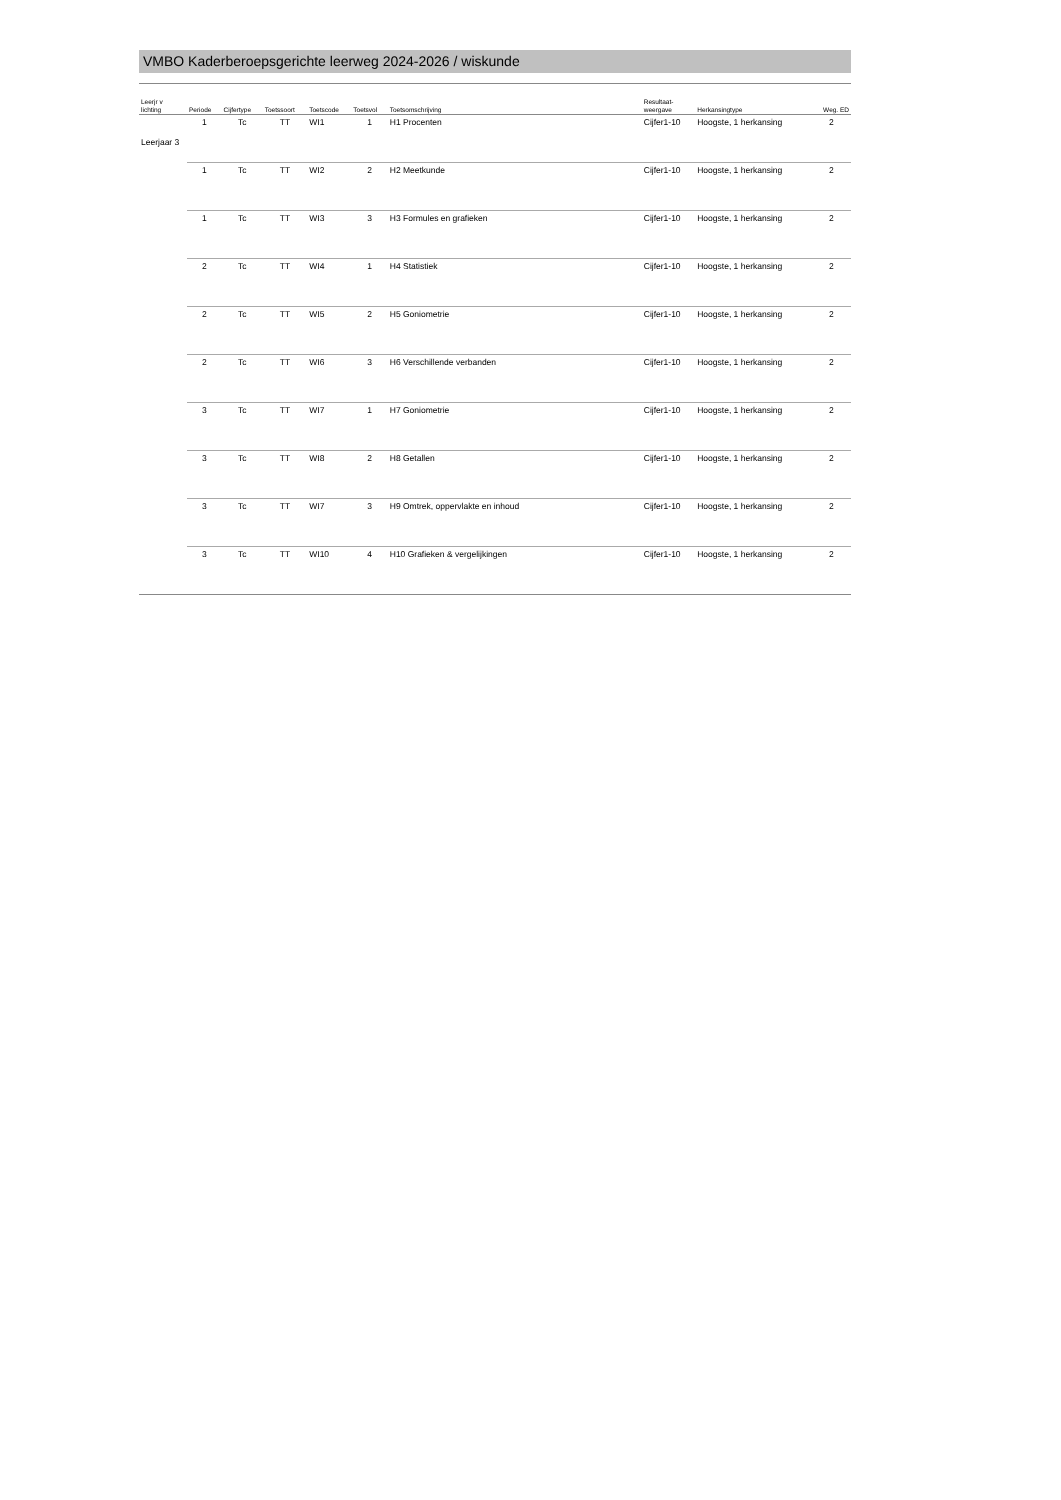VMBO Kaderberoepsgerichte leerweg 2024-2026 / wiskunde
| Leerjr v lichting | Periode | Cijfertype | Toetssoort | Toetscode | Toetsvol | Toetsomschrijving | Resultaat- weergave | Herkansingtype | Weg. ED |
| --- | --- | --- | --- | --- | --- | --- | --- | --- | --- |
| Leerjaar 3 | 1 | Tc | TT | WI1 | 1 | H1 Procenten | Cijfer1-10 | Hoogste, 1 herkansing | 2 |
| | 1 | Tc | TT | WI2 | 2 | H2 Meetkunde | Cijfer1-10 | Hoogste, 1 herkansing | 2 |
| | 1 | Tc | TT | WI3 | 3 | H3 Formules en grafieken | Cijfer1-10 | Hoogste, 1 herkansing | 2 |
| | 2 | Tc | TT | WI4 | 1 | H4 Statistiek | Cijfer1-10 | Hoogste, 1 herkansing | 2 |
| | 2 | Tc | TT | WI5 | 2 | H5 Goniometrie | Cijfer1-10 | Hoogste, 1 herkansing | 2 |
| | 2 | Tc | TT | WI6 | 3 | H6 Verschillende verbanden | Cijfer1-10 | Hoogste, 1 herkansing | 2 |
| | 3 | Tc | TT | WI7 | 1 | H7 Goniometrie | Cijfer1-10 | Hoogste, 1 herkansing | 2 |
| | 3 | Tc | TT | WI8 | 2 | H8 Getallen | Cijfer1-10 | Hoogste, 1 herkansing | 2 |
| | 3 | Tc | TT | WI7 | 3 | H9 Omtrek, oppervlakte en inhoud | Cijfer1-10 | Hoogste, 1 herkansing | 2 |
| | 3 | Tc | TT | WI10 | 4 | H10 Grafieken & vergelijkingen | Cijfer1-10 | Hoogste, 1 herkansing | 2 |